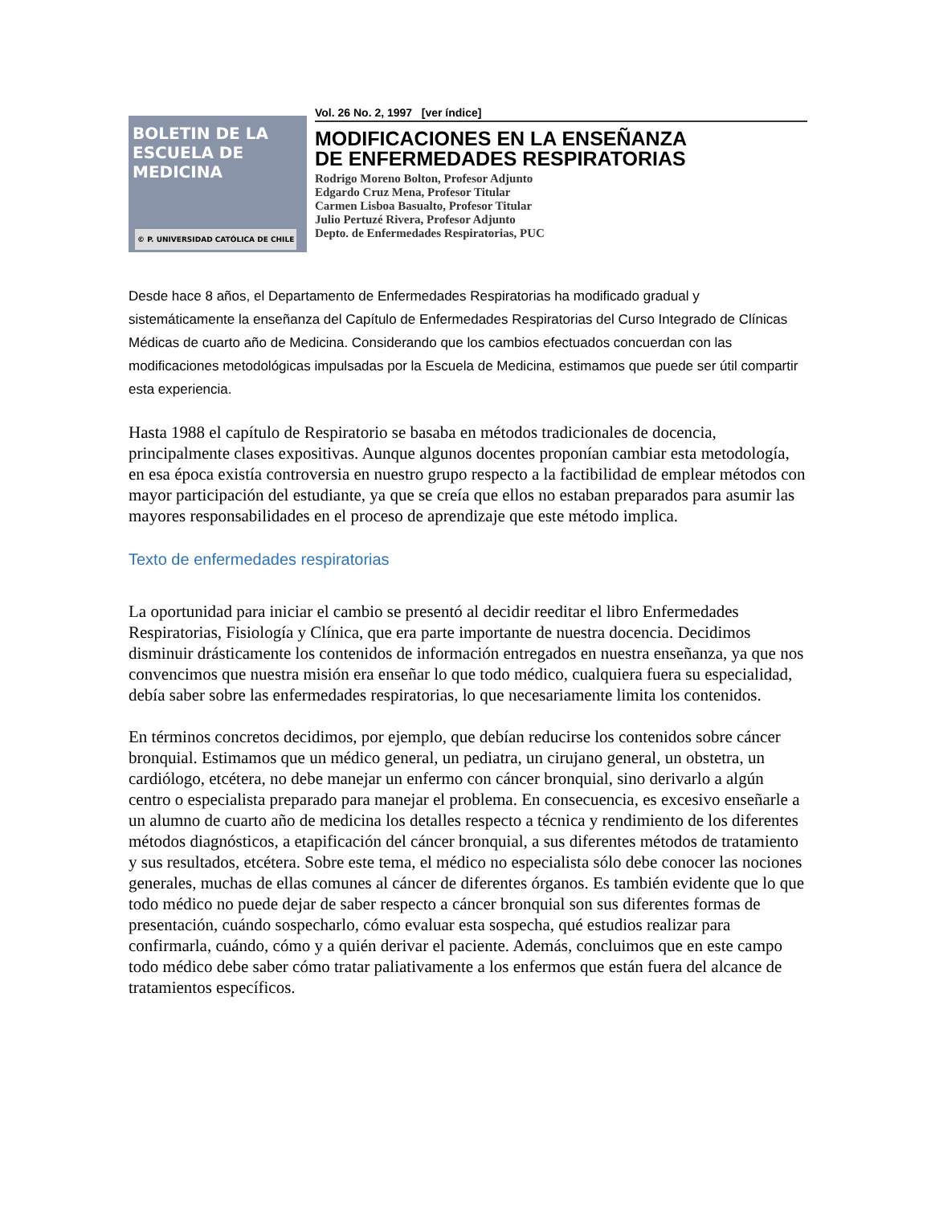BOLETIN DE LA
ESCUELA DE
MEDICINA
© P. UNIVERSIDAD CATÓLICA DE CHILE
Vol. 26 No. 2, 1997 [ver índice]
MODIFICACIONES EN LA ENSEÑANZA
DE ENFERMEDADES RESPIRATORIAS
Rodrigo Moreno Bolton, Profesor Adjunto
Edgardo Cruz Mena, Profesor Titular
Carmen Lisboa Basualto, Profesor Titular
Julio Pertuzé Rivera, Profesor Adjunto
Depto. de Enfermedades Respiratorias, PUC
Desde hace 8 años, el Departamento de Enfermedades Respiratorias ha modificado gradual y sistemáticamente la enseñanza del Capítulo de Enfermedades Respiratorias del Curso Integrado de Clínicas Médicas de cuarto año de Medicina. Considerando que los cambios efectuados concuerdan con las modificaciones metodológicas impulsadas por la Escuela de Medicina, estimamos que puede ser útil compartir esta experiencia.
Hasta 1988 el capítulo de Respiratorio se basaba en métodos tradicionales de docencia, principalmente clases expositivas. Aunque algunos docentes proponían cambiar esta metodología, en esa época existía controversia en nuestro grupo respecto a la factibilidad de emplear métodos con mayor participación del estudiante, ya que se creía que ellos no estaban preparados para asumir las mayores responsabilidades en el proceso de aprendizaje que este método implica.
Texto de enfermedades respiratorias
La oportunidad para iniciar el cambio se presentó al decidir reeditar el libro Enfermedades Respiratorias, Fisiología y Clínica, que era parte importante de nuestra docencia. Decidimos disminuir drásticamente los contenidos de información entregados en nuestra enseñanza, ya que nos convencimos que nuestra misión era enseñar lo que todo médico, cualquiera fuera su especialidad, debía saber sobre las enfermedades respiratorias, lo que necesariamente limita los contenidos.
En términos concretos decidimos, por ejemplo, que debían reducirse los contenidos sobre cáncer bronquial. Estimamos que un médico general, un pediatra, un cirujano general, un obstetra, un cardiólogo, etcétera, no debe manejar un enfermo con cáncer bronquial, sino derivarlo a algún centro o especialista preparado para manejar el problema. En consecuencia, es excesivo enseñarle a un alumno de cuarto año de medicina los detalles respecto a técnica y rendimiento de los diferentes métodos diagnósticos, a etapificación del cáncer bronquial, a sus diferentes métodos de tratamiento y sus resultados, etcétera. Sobre este tema, el médico no especialista sólo debe conocer las nociones generales, muchas de ellas comunes al cáncer de diferentes órganos. Es también evidente que lo que todo médico no puede dejar de saber respecto a cáncer bronquial son sus diferentes formas de presentación, cuándo sospecharlo, cómo evaluar esta sospecha, qué estudios realizar para confirmarla, cuándo, cómo y a quién derivar el paciente. Además, concluimos que en este campo todo médico debe saber cómo tratar paliativamente a los enfermos que están fuera del alcance de tratamientos específicos.